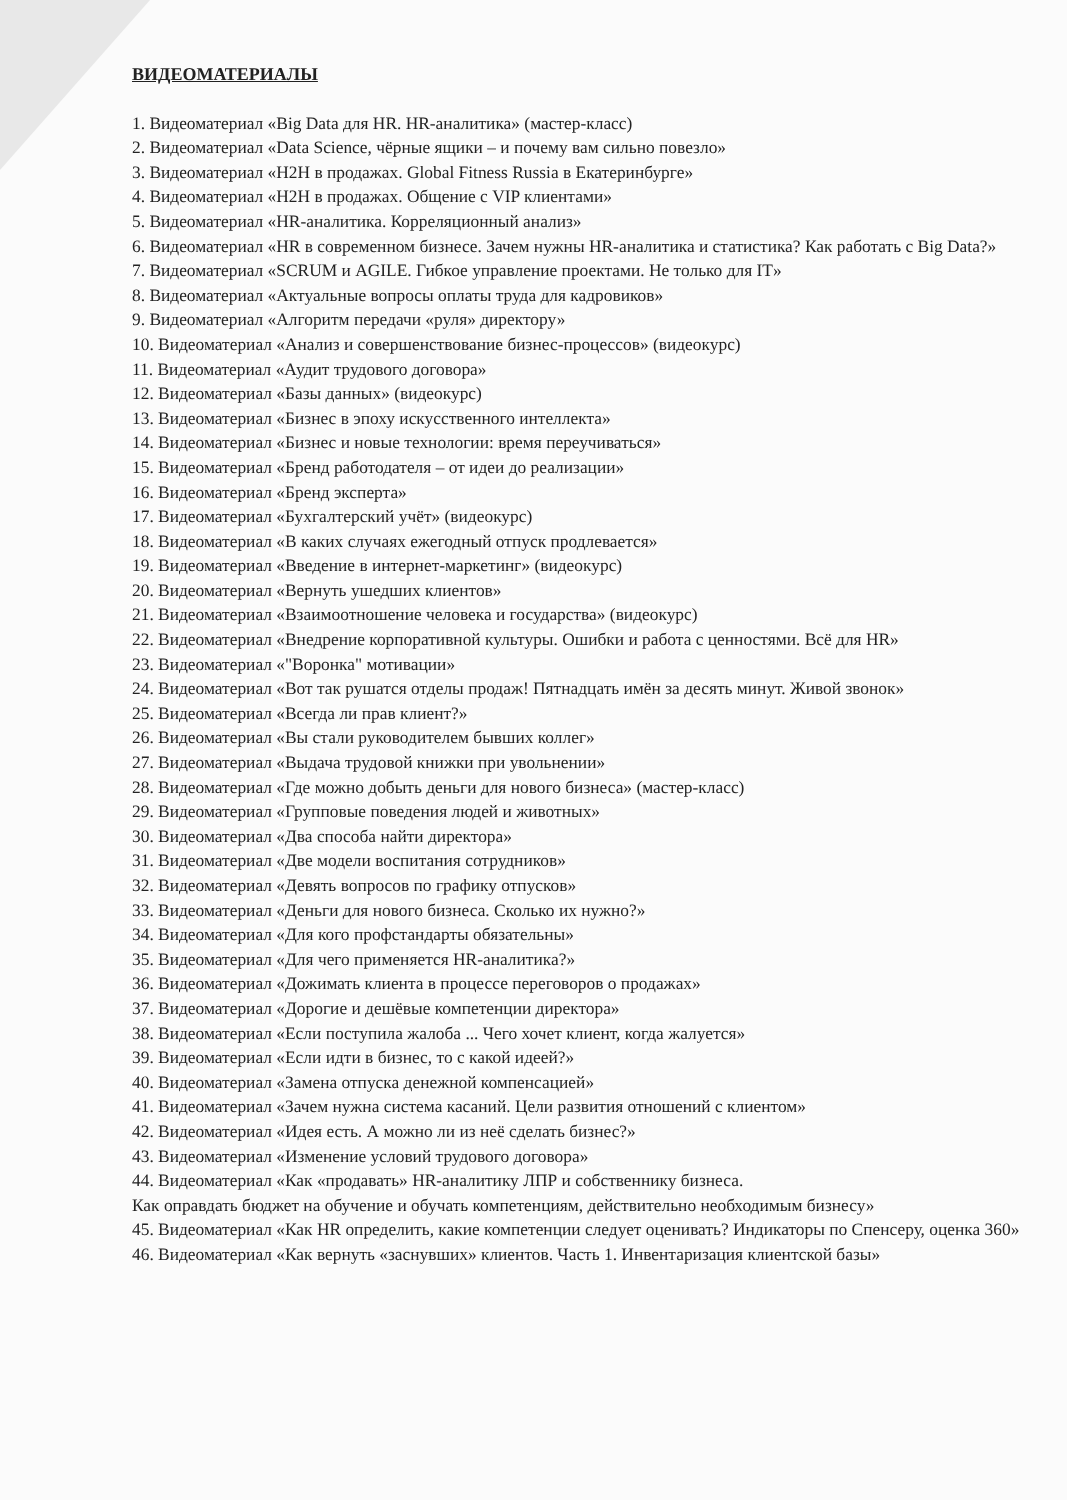ВИДЕОМАТЕРИАЛЫ
1. Видеоматериал «Big Data для HR. HR-аналитика» (мастер-класс)
2. Видеоматериал «Data Science, чёрные ящики – и почему вам сильно повезло»
3. Видеоматериал «H2H в продажах. Global Fitness Russia в Екатеринбурге»
4. Видеоматериал «H2H в продажах. Общение с VIP клиентами»
5. Видеоматериал «HR-аналитика. Корреляционный анализ»
6. Видеоматериал «HR в современном бизнесе. Зачем нужны HR-аналитика и статистика? Как работать с Big Data?»
7. Видеоматериал «SCRUM и AGILE. Гибкое управление проектами. Не только для IT»
8. Видеоматериал «Актуальные вопросы оплаты труда для кадровиков»
9. Видеоматериал «Алгоритм передачи «руля» директору»
10. Видеоматериал «Анализ и совершенствование бизнес-процессов» (видеокурс)
11. Видеоматериал «Аудит трудового договора»
12. Видеоматериал «Базы данных» (видеокурс)
13. Видеоматериал «Бизнес в эпоху искусственного интеллекта»
14. Видеоматериал «Бизнес и новые технологии: время переучиваться»
15. Видеоматериал «Бренд работодателя – от идеи до реализации»
16. Видеоматериал «Бренд эксперта»
17. Видеоматериал «Бухгалтерский учёт» (видеокурс)
18. Видеоматериал «В каких случаях ежегодный отпуск продлевается»
19. Видеоматериал «Введение в интернет-маркетинг» (видеокурс)
20. Видеоматериал «Вернуть ушедших клиентов»
21. Видеоматериал «Взаимоотношение человека и государства» (видеокурс)
22. Видеоматериал «Внедрение корпоративной культуры. Ошибки и работа с ценностями. Всё для HR»
23. Видеоматериал «"Воронка" мотивации»
24. Видеоматериал «Вот так рушатся отделы продаж! Пятнадцать имён за десять минут. Живой звонок»
25. Видеоматериал «Всегда ли прав клиент?»
26. Видеоматериал «Вы стали руководителем бывших коллег»
27. Видеоматериал «Выдача трудовой книжки при увольнении»
28. Видеоматериал «Где можно добыть деньги для нового бизнеса» (мастер-класс)
29. Видеоматериал «Групповые поведения людей и животных»
30. Видеоматериал «Два способа найти директора»
31. Видеоматериал «Две модели воспитания сотрудников»
32. Видеоматериал «Девять вопросов по графику отпусков»
33. Видеоматериал «Деньги для нового бизнеса. Сколько их нужно?»
34. Видеоматериал «Для кого профстандарты обязательны»
35. Видеоматериал «Для чего применяется HR-аналитика?»
36. Видеоматериал «Дожимать клиента в процессе переговоров о продажах»
37. Видеоматериал «Дорогие и дешёвые компетенции директора»
38. Видеоматериал «Если поступила жалоба ... Чего хочет клиент, когда жалуется»
39. Видеоматериал «Если идти в бизнес, то с какой идеей?»
40. Видеоматериал «Замена отпуска денежной компенсацией»
41. Видеоматериал «Зачем нужна система касаний. Цели развития отношений с клиентом»
42. Видеоматериал «Идея есть. А можно ли из неё сделать бизнес?»
43. Видеоматериал «Изменение условий трудового договора»
44. Видеоматериал «Как «продавать» HR-аналитику ЛПР и собственнику бизнеса.
Как оправдать бюджет на обучение и обучать компетенциям, действительно необходимым бизнесу»
45. Видеоматериал «Как HR определить, какие компетенции следует оценивать? Индикаторы по Спенсеру, оценка 360»
46. Видеоматериал «Как вернуть «заснувших» клиентов. Часть 1. Инвентаризация клиентской базы»